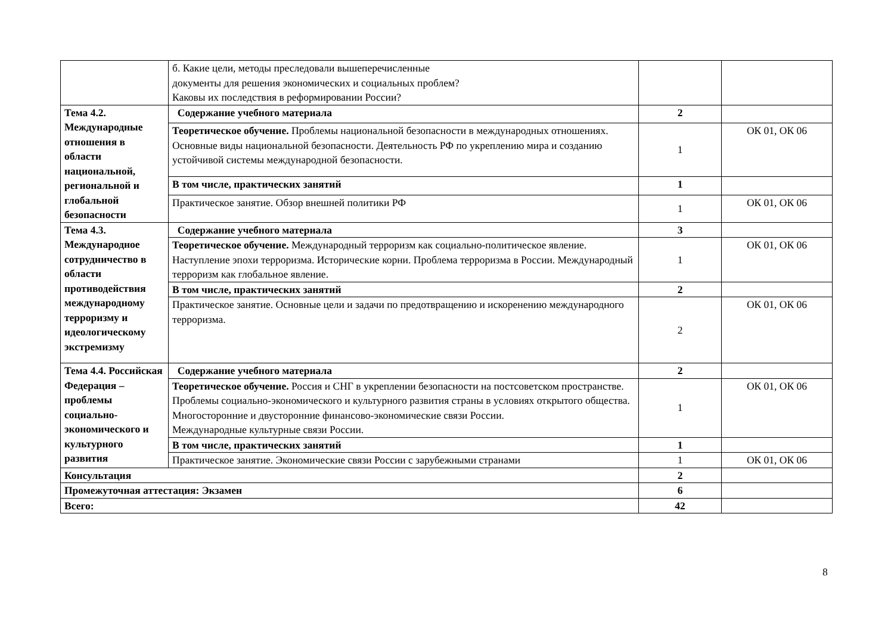| | б. Какие цели, методы преследовали вышеперечисленные документы для решения экономических и социальных проблем? Каковы их последствия в реформировании России? | | |
| Тема 4.2. Международные отношения в области национальной, региональной и глобальной безопасности | Содержание учебного материала | 2 | |
| | Теоретическое обучение. Проблемы национальной безопасности в международных отношениях. Основные виды национальной безопасности. Деятельность РФ по укреплению мира и созданию устойчивой системы международной безопасности. | 1 | ОК 01, ОК 06 |
| | В том числе, практических занятий | 1 | |
| | Практическое занятие. Обзор внешней политики РФ | 1 | ОК 01, ОК 06 |
| Тема 4.3. Международное сотрудничество в области противодействия международному терроризму и идеологическому экстремизму | Содержание учебного материала | 3 | |
| | Теоретическое обучение. Международный терроризм как социально-политическое явление. Наступление эпохи терроризма. Исторические корни. Проблема терроризма в России. Международный терроризм как глобальное явление. | 1 | ОК 01, ОК 06 |
| | В том числе, практических занятий | 2 | |
| | Практическое занятие. Основные цели и задачи по предотвращению и искоренению международного терроризма. | 2 | ОК 01, ОК 06 |
| Тема 4.4. Российская Федерация – проблемы социально-экономического и культурного развития | Содержание учебного материала | 2 | |
| | Теоретическое обучение. Россия и СНГ в укреплении безопасности на постсоветском пространстве. Проблемы социально-экономического и культурного развития страны в условиях открытого общества. Многосторонние и двусторонние финансово-экономические связи России. Международные культурные связи России. | 1 | ОК 01, ОК 06 |
| | В том числе, практических занятий | 1 | |
| | Практическое занятие. Экономические связи России с зарубежными странами | 1 | ОК 01, ОК 06 |
| Консультация | | 2 | |
| Промежуточная аттестация: Экзамен | | 6 | |
| Всего: | | 42 | |
8